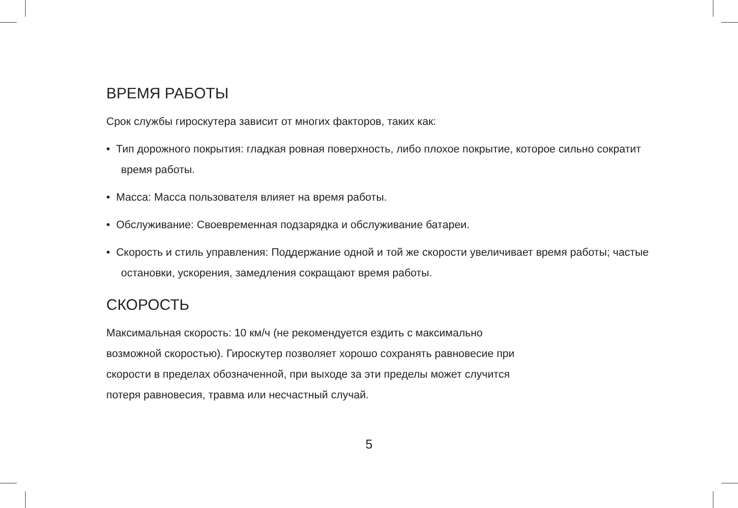ВРЕМЯ РАБОТЫ
Срок службы гироскутера зависит от многих факторов, таких как:
• Тип дорожного покрытия: гладкая ровная поверхность, либо плохое покрытие, которое сильно сократит время работы.
• Масса: Масса пользователя влияет на время работы.
• Обслуживание: Своевременная подзарядка и обслуживание батареи.
• Скорость и стиль управления: Поддержание одной и той же скорости увеличивает время работы; частые остановки, ускорения, замедления сокращают время работы.
СКОРОСТЬ
Максимальная скорость: 10 км/ч (не рекомендуется ездить с максимально
возможной скоростью). Гироскутер позволяет хорошо сохранять равновесие при
скорости в пределах обозначенной, при выходе за эти пределы может случится
потеря равновесия, травма или несчастный случай.
5